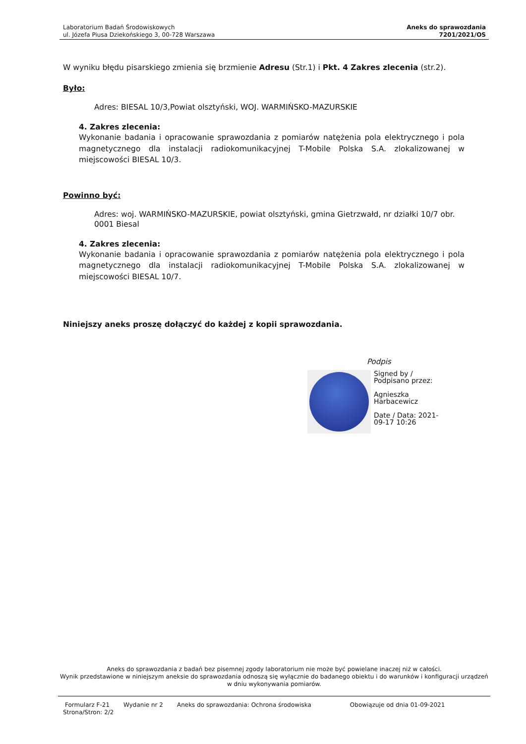Laboratorium Badań Środowiskowych
ul. Józefa Piusa Dziekońskiego 3, 00-728 Warszawa
Aneks do sprawozdania
7201/2021/OS
W wyniku błędu pisarskiego zmienia się brzmienie Adresu (Str.1) i Pkt. 4 Zakres zlecenia (str.2).
Było:
Adres: BIESAL 10/3,Powiat olsztyński, WOJ. WARMIŃSKO-MAZURSKIE
4. Zakres zlecenia:
Wykonanie badania i opracowanie sprawozdania z pomiarów natężenia pola elektrycznego i pola magnetycznego dla instalacji radiokomunikacyjnej T-Mobile Polska S.A. zlokalizowanej w miejscowości BIESAL 10/3.
Powinno być:
Adres: woj. WARMIŃSKO-MAZURSKIE, powiat olsztyński, gmina Gietrzwałd, nr działki 10/7 obr. 0001 Biesal
4. Zakres zlecenia:
Wykonanie badania i opracowanie sprawozdania z pomiarów natężenia pola elektrycznego i pola magnetycznego dla instalacji radiokomunikacyjnej T-Mobile Polska S.A. zlokalizowanej w miejscowości BIESAL 10/7.
Niniejszy aneks proszę dołączyć do każdej z kopii sprawozdania.
Podpis
Signed by /
Podpisano przez:
Agnieszka
Harbacewicz
Date / Data: 2021-
09-17 10:26
Aneks do sprawozdania z badań bez pisemnej zgody laboratorium nie może być powielane inaczej niż w całości.
Wynik przedstawione w niniejszym aneksie do sprawozdania odnoszą się wyłącznie do badanego obiektu i do warunków i konfiguracji urządzeń w dniu wykonywania pomiarów.
Formularz F-21 Wydanie nr 2 Aneks do sprawozdania: Ochrona środowiska Obowiązuje od dnia 01-09-2021
Strona/Stron: 2/2